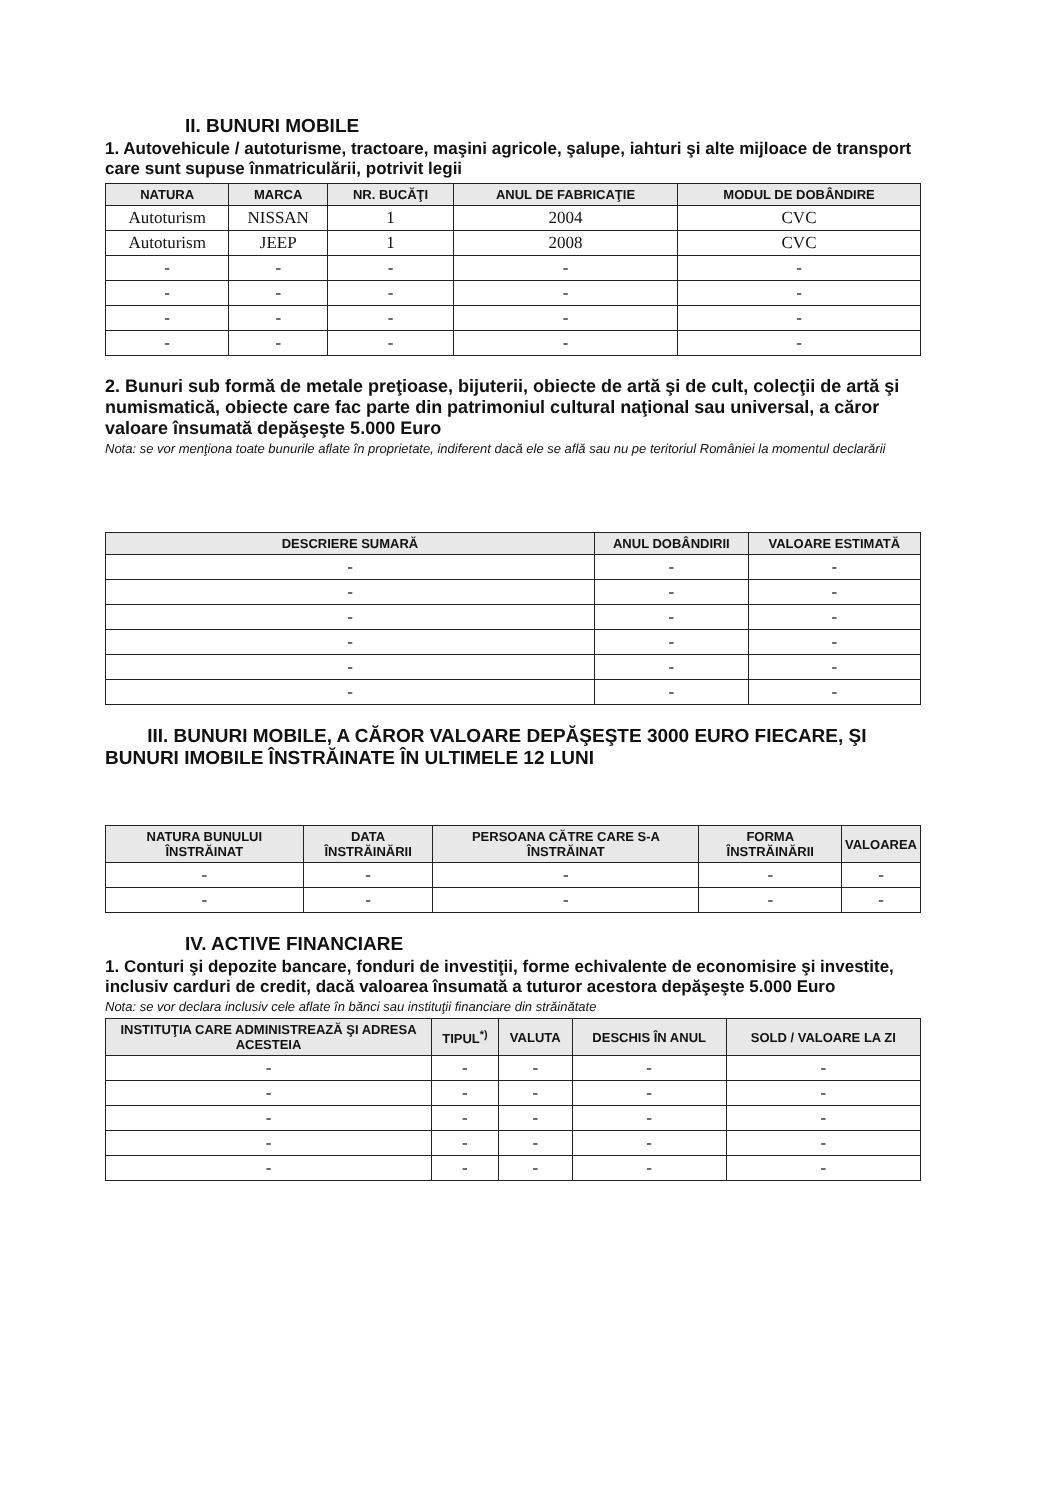II. BUNURI MOBILE
1. Autovehicule / autoturisme, tractoare, maşini agricole, şalupe, iahturi şi alte mijloace de transport care sunt supuse înmatriculării, potrivit legii
| NATURA | MARCA | NR. BUCĂŢI | ANUL DE FABRICAŢIE | MODUL DE DOBÂNDIRE |
| --- | --- | --- | --- | --- |
| Autoturism | NISSAN | 1 | 2004 | CVC |
| Autoturism | JEEP | 1 | 2008 | CVC |
| - | - | - | - | - |
| - | - | - | - | - |
| - | - | - | - | - |
| - | - | - | - | - |
2. Bunuri sub formă de metale preţioase, bijuterii, obiecte de artă şi de cult, colecţii de artă şi numismatică, obiecte care fac parte din patrimoniul cultural naţional sau universal, a căror valoare însumată depăşeşte 5.000 Euro
Nota: se vor menţiona toate bunurile aflate în proprietate, indiferent dacă ele se află sau nu pe teritoriul României la momentul declarării
| DESCRIERE SUMARĂ | ANUL DOBÂNDIRII | VALOARE ESTIMATĂ |
| --- | --- | --- |
| - | - | - |
| - | - | - |
| - | - | - |
| - | - | - |
| - | - | - |
| - | - | - |
III. BUNURI MOBILE, A CĂROR VALOARE DEPĂŞEŞTE 3000 EURO FIECARE, ŞI BUNURI IMOBILE ÎNSTRĂINATE ÎN ULTIMELE 12 LUNI
| NATURA BUNULUI ÎNSTRĂINAT | DATA ÎNSTRĂINĂRII | PERSOANA CĂTRE CARE S-A ÎNSTRĂINAT | FORMA ÎNSTRĂINĂRII | VALOAREA |
| --- | --- | --- | --- | --- |
| - | - | - | - | - |
| - | - | - | - | - |
IV. ACTIVE FINANCIARE
1. Conturi şi depozite bancare, fonduri de investiţii, forme echivalente de economisire şi investite, inclusiv carduri de credit, dacă valoarea însumată a tuturor acestora depăşeşte 5.000 Euro
Nota: se vor declara inclusiv cele aflate în bănci sau instituţii financiare din străinătate
| INSTITUŢIA CARE ADMINISTREAZĂ ŞI ADRESA ACESTEIA | TIPUL<sup>*)</sup> | VALUTA | DESCHIS ÎN ANUL | SOLD / VALOARE LA ZI |
| --- | --- | --- | --- | --- |
| - | - | - | - | - |
| - | - | - | - | - |
| - | - | - | - | - |
| - | - | - | - | - |
| - | - | - | - | - |